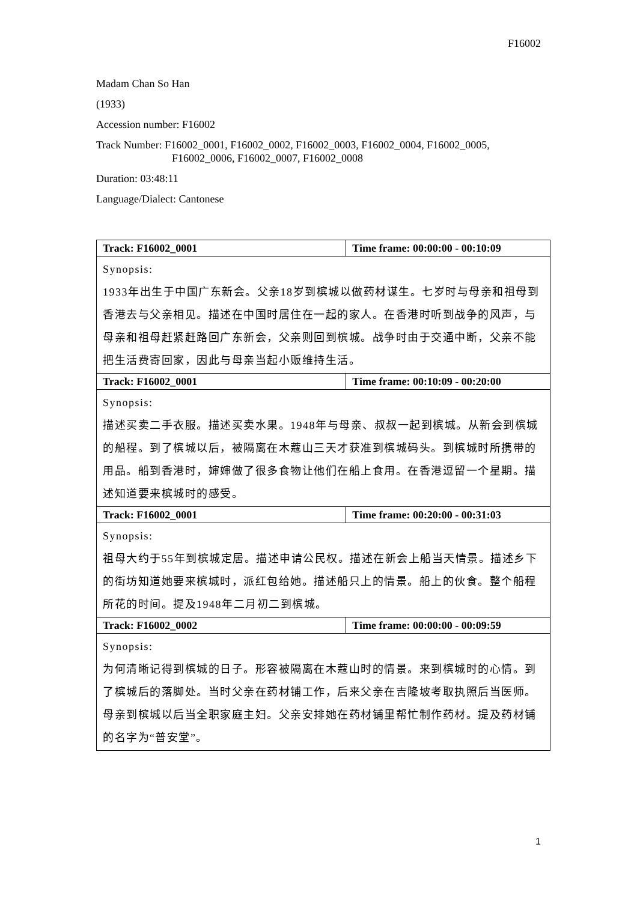F16002
Madam Chan So Han
(1933)
Accession number: F16002
Track Number: F16002_0001, F16002_0002, F16002_0003, F16002_0004, F16002_0005,
F16002_0006, F16002_0007, F16002_0008
Duration: 03:48:11
Language/Dialect: Cantonese
| Track: F16002_0001 | Time frame: 00:00:00 - 00:10:09 |
| Synopsis: 1933年出生于中国广东新会。父亲18岁到槟城以做药材谋生。七岁时与母亲和祖母到香港去与父亲相见。描述在中国时居住在一起的家人。在香港时听到战争的风声，与母亲和祖母赶紧赶路回广东新会，父亲则回到槟城。战争时由于交通中断，父亲不能把生活费寄回家，因此与母亲当起小贩维持生活。 | |
| Track: F16002_0001 | Time frame: 00:10:09 - 00:20:00 |
| Synopsis: 描述买卖二手衣服。描述买卖水果。1948年与母亲、叔叔一起到槟城。从新会到槟城的船程。到了槟城以后，被隔离在木蔻山三天才获准到槟城码头。到槟城时所携带的用品。船到香港时，婶婶做了很多食物让他们在船上食用。在香港逗留一个星期。描述知道要来槟城时的感受。 | |
| Track: F16002_0001 | Time frame: 00:20:00 - 00:31:03 |
| Synopsis: 祖母大约于55年到槟城定居。描述申请公民权。描述在新会上船当天情景。描述乡下的街坊知道她要来槟城时，派红包给她。描述船只上的情景。船上的伙食。整个船程所花的时间。提及1948年二月初二到槟城。 | |
| Track: F16002_0002 | Time frame: 00:00:00 - 00:09:59 |
| Synopsis: 为何清晰记得到槟城的日子。形容被隔离在木蔻山时的情景。来到槟城时的心情。到了槟城后的落脚处。当时父亲在药材铺工作，后来父亲在吉隆坡考取执照后当医师。母亲到槟城以后当全职家庭主妇。父亲安排她在药材铺里帮忙制作药材。提及药材铺的名字为“普安堂”。 | |
1